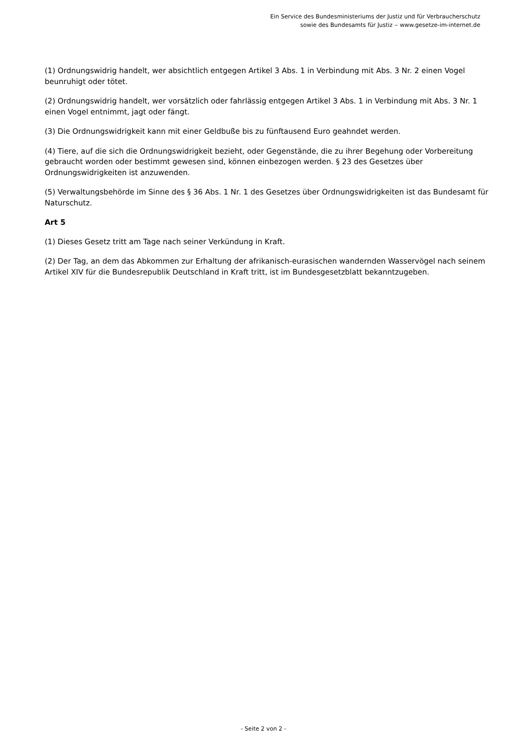Ein Service des Bundesministeriums der Justiz und für Verbraucherschutz
sowie des Bundesamts für Justiz ‒ www.gesetze-im-internet.de
(1) Ordnungswidrig handelt, wer absichtlich entgegen Artikel 3 Abs. 1 in Verbindung mit Abs. 3 Nr. 2 einen Vogel beunruhigt oder tötet.
(2) Ordnungswidrig handelt, wer vorsätzlich oder fahrlässig entgegen Artikel 3 Abs. 1 in Verbindung mit Abs. 3 Nr. 1 einen Vogel entnimmt, jagt oder fängt.
(3) Die Ordnungswidrigkeit kann mit einer Geldbuße bis zu fünftausend Euro geahndet werden.
(4) Tiere, auf die sich die Ordnungswidrigkeit bezieht, oder Gegenstände, die zu ihrer Begehung oder Vorbereitung gebraucht worden oder bestimmt gewesen sind, können einbezogen werden. § 23 des Gesetzes über Ordnungswidrigkeiten ist anzuwenden.
(5) Verwaltungsbehörde im Sinne des § 36 Abs. 1 Nr. 1 des Gesetzes über Ordnungswidrigkeiten ist das Bundesamt für Naturschutz.
Art 5
(1) Dieses Gesetz tritt am Tage nach seiner Verkündung in Kraft.
(2) Der Tag, an dem das Abkommen zur Erhaltung der afrikanisch-eurasischen wandernden Wasservögel nach seinem Artikel XIV für die Bundesrepublik Deutschland in Kraft tritt, ist im Bundesgesetzblatt bekanntzugeben.
- Seite 2 von 2 -